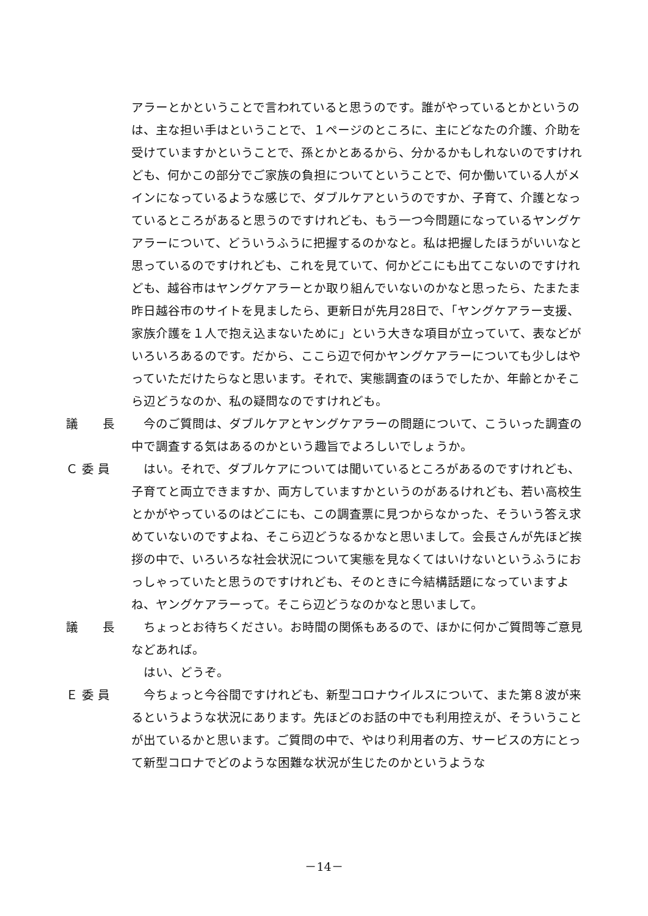アラーとかということで言われていると思うのです。誰がやっているとかというのは、主な担い手はということで、１ページのところに、主にどなたの介護、介助を受けていますかということで、孫とかとあるから、分かるかもしれないのですけれども、何かこの部分でご家族の負担についてということで、何か働いている人がメインになっているような感じで、ダブルケアというのですか、子育て、介護となっているところがあると思うのですけれども、もう一つ今問題になっているヤングケアラーについて、どういうふうに把握するのかなと。私は把握したほうがいいなと思っているのですけれども、これを見ていて、何かどこにも出てこないのですけれども、越谷市はヤングケアラーとか取り組んでいないのかなと思ったら、たまたま昨日越谷市のサイトを見ましたら、更新日が先月28日で、「ヤングケアラー支援、家族介護を１人で抱え込まないために」という大きな項目が立っていて、表などがいろいろあるのです。だから、ここら辺で何かヤングケアラーについても少しはやっていただけたらなと思います。それで、実態調査のほうでしたか、年齢とかそこら辺どうなのか、私の疑問なのですけれども。
議　　長 　今のご質問は、ダブルケアとヤングケアラーの問題について、こういった調査の中で調査する気はあるのかという趣旨でよろしいでしょうか。
Ｃ 委 員 　はい。それで、ダブルケアについては聞いているところがあるのですけれども、子育てと両立できますか、両方していますかというのがあるけれども、若い高校生とかがやっているのはどこにも、この調査票に見つからなかった、そういう答え求めていないのですよね、そこら辺どうなるかなと思いまして。会長さんが先ほど挨拶の中で、いろいろな社会状況について実態を見なくてはいけないというふうにおっしゃっていたと思うのですけれども、そのときに今結構話題になっていますよね、ヤングケアラーって。そこら辺どうなのかなと思いまして。
議　　長 　ちょっとお待ちください。お時間の関係もあるので、ほかに何かご質問等ご意見などあれば。
　はい、どうぞ。
Ｅ 委 員 　今ちょっと今谷間ですけれども、新型コロナウイルスについて、また第８波が来るというような状況にあります。先ほどのお話の中でも利用控えが、そういうことが出ているかと思います。ご質問の中で、やはり利用者の方、サービスの方にとって新型コロナでどのような困難な状況が生じたのかというような
－14－